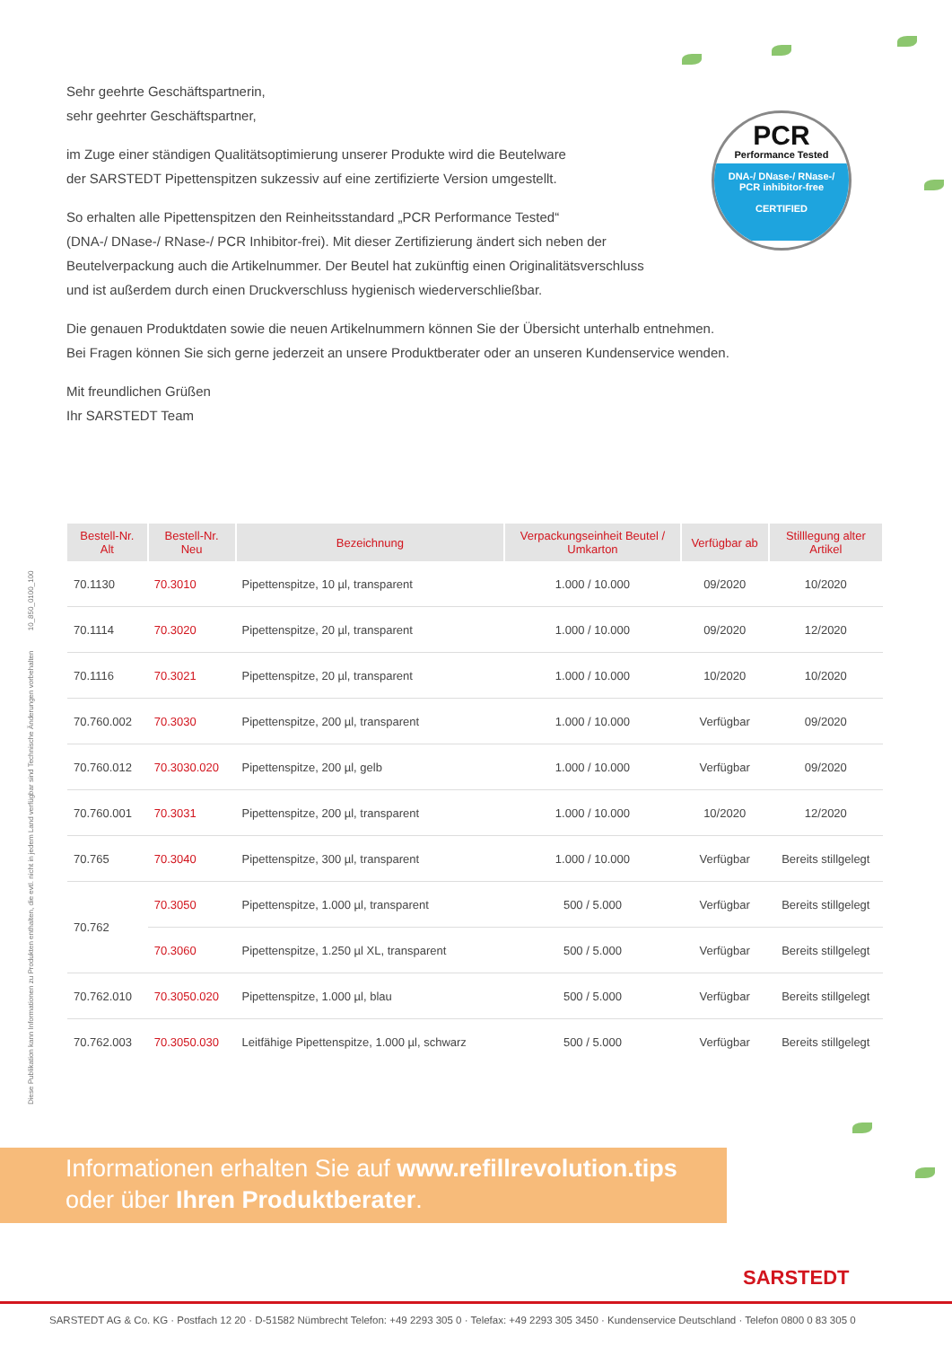Sehr geehrte Geschäftspartnerin,
sehr geehrter Geschäftspartner,
im Zuge einer ständigen Qualitätsoptimierung unserer Produkte wird die Beutelware
der SARSTEDT Pipettenspitzen sukzessiv auf eine zertifizierte Version umgestellt.
So erhalten alle Pipettenspitzen den Reinheitsstandard „PCR Performance Tested“
(DNA-/ DNase-/ RNase-/ PCR Inhibitor-frei). Mit dieser Zertifizierung ändert sich neben der
Beutelverpackung auch die Artikelnummer. Der Beutel hat zukünftig einen Originalitätsverschluss
und ist außerdem durch einen Druckverschluss hygienisch wiederverschließbar.
Die genauen Produktdaten sowie die neuen Artikelnummern können Sie der Übersicht unterhalb entnehmen.
Bei Fragen können Sie sich gerne jederzeit an unsere Produktberater oder an unseren Kundenservice wenden.
Mit freundlichen Grüßen
Ihr SARSTEDT Team
PCR
Performance Tested
DNA-/ DNase-/ RNase-/
PCR inhibitor-free
CERTIFIED
Diese Publikation kann Informationen zu Produkten enthalten, die evtl. nicht in jedem Land verfügbar sind Technische Änderungen vorbehalten 10_850_0100_100
| Bestell-Nr. Alt | Bestell-Nr. Neu | Bezeichnung | Verpackungseinheit Beutel / Umkarton | Verfügbar ab | Stilllegung alter Artikel |
| --- | --- | --- | --- | --- | --- |
| 70.1130 | 70.3010 | Pipettenspitze, 10 µl, transparent | 1.000 / 10.000 | 09/2020 | 10/2020 |
| 70.1114 | 70.3020 | Pipettenspitze, 20 µl, transparent | 1.000 / 10.000 | 09/2020 | 12/2020 |
| 70.1116 | 70.3021 | Pipettenspitze, 20 µl, transparent | 1.000 / 10.000 | 10/2020 | 10/2020 |
| 70.760.002 | 70.3030 | Pipettenspitze, 200 µl, transparent | 1.000 / 10.000 | Verfügbar | 09/2020 |
| 70.760.012 | 70.3030.020 | Pipettenspitze, 200 µl, gelb | 1.000 / 10.000 | Verfügbar | 09/2020 |
| 70.760.001 | 70.3031 | Pipettenspitze, 200 µl, transparent | 1.000 / 10.000 | 10/2020 | 12/2020 |
| 70.765 | 70.3040 | Pipettenspitze, 300 µl, transparent | 1.000 / 10.000 | Verfügbar | Bereits stillgelegt |
| 70.762 | 70.3050 | Pipettenspitze, 1.000 µl, transparent | 500 / 5.000 | Verfügbar | Bereits stillgelegt |
| | 70.3060 | Pipettenspitze, 1.250 µl XL, transparent | 500 / 5.000 | Verfügbar | Bereits stillgelegt |
| 70.762.010 | 70.3050.020 | Pipettenspitze, 1.000 µl, blau | 500 / 5.000 | Verfügbar | Bereits stillgelegt |
| 70.762.003 | 70.3050.030 | Leitfähige Pipettenspitze, 1.000 µl, schwarz | 500 / 5.000 | Verfügbar | Bereits stillgelegt |
Informationen erhalten Sie auf www.refillrevolution.tips
oder über Ihren Produktberater.
SARSTEDT
SARSTEDT AG & Co. KG · Postfach 12 20 · D-51582 Nümbrecht Telefon: +49 2293 305 0 · Telefax: +49 2293 305 3450 · Kundenservice Deutschland · Telefon 0800 0 83 305 0